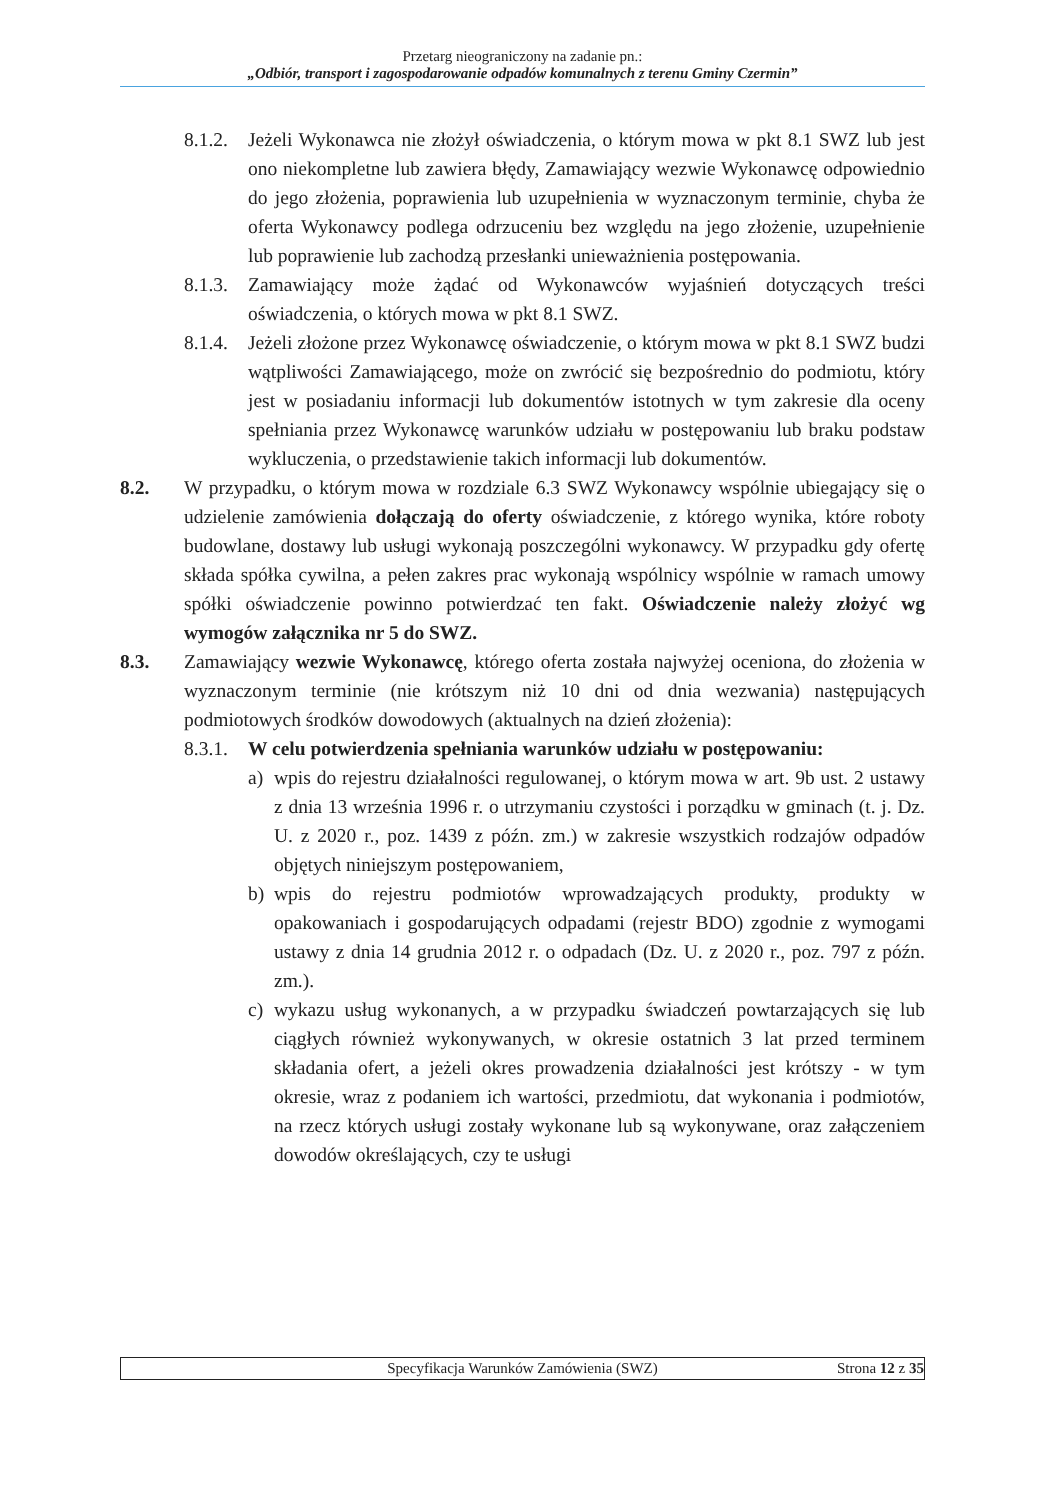Przetarg nieograniczony na zadanie pn.:
„Odbiór, transport i zagospodarowanie odpadów komunalnych z terenu Gminy Czermin”
8.1.2. Jeżeli Wykonawca nie złożył oświadczenia, o którym mowa w pkt 8.1 SWZ lub jest ono niekompletne lub zawiera błędy, Zamawiający wezwie Wykonawcę odpowiednio do jego złożenia, poprawienia lub uzupełnienia w wyznaczonym terminie, chyba że oferta Wykonawcy podlega odrzuceniu bez względu na jego złożenie, uzupełnienie lub poprawienie lub zachodzą przesłanki unieważnienia postępowania.
8.1.3. Zamawiający może żądać od Wykonawców wyjaśnień dotyczących treści oświadczenia, o których mowa w pkt 8.1 SWZ.
8.1.4. Jeżeli złożone przez Wykonawcę oświadczenie, o którym mowa w pkt 8.1 SWZ budzi wątpliwości Zamawiającego, może on zwrócić się bezpośrednio do podmiotu, który jest w posiadaniu informacji lub dokumentów istotnych w tym zakresie dla oceny spełniania przez Wykonawcę warunków udziału w postępowaniu lub braku podstaw wykluczenia, o przedstawienie takich informacji lub dokumentów.
8.2. W przypadku, o którym mowa w rozdziale 6.3 SWZ Wykonawcy wspólnie ubiegający się o udzielenie zamówienia dołączają do oferty oświadczenie, z którego wynika, które roboty budowlane, dostawy lub usługi wykonają poszczególni wykonawcy. W przypadku gdy ofertę składa spółka cywilna, a pełen zakres prac wykonają wspólnicy wspólnie w ramach umowy spółki oświadczenie powinno potwierdzać ten fakt. Oświadczenie należy złożyć wg wymogów załącznika nr 5 do SWZ.
8.3. Zamawiający wezwie Wykonawcę, którego oferta została najwyżej oceniona, do złożenia w wyznaczonym terminie (nie krótszym niż 10 dni od dnia wezwania) następujących podmiotowych środków dowodowych (aktualnych na dzień złożenia):
8.3.1. W celu potwierdzenia spełniania warunków udziału w postępowaniu:
a) wpis do rejestru działalności regulowanej, o którym mowa w art. 9b ust. 2 ustawy z dnia 13 września 1996 r. o utrzymaniu czystości i porządku w gminach (t. j. Dz. U. z 2020 r., poz. 1439 z późn. zm.) w zakresie wszystkich rodzajów odpadów objętych niniejszym postępowaniem,
b) wpis do rejestru podmiotów wprowadzających produkty, produkty w opakowaniach i gospodarujących odpadami (rejestr BDO) zgodnie z wymogami ustawy z dnia 14 grudnia 2012 r. o odpadach (Dz. U. z 2020 r., poz. 797 z późn. zm.).
c) wykazu usług wykonanych, a w przypadku świadczeń powtarzających się lub ciągłych również wykonywanych, w okresie ostatnich 3 lat przed terminem składania ofert, a jeżeli okres prowadzenia działalności jest krótszy - w tym okresie, wraz z podaniem ich wartości, przedmiotu, dat wykonania i podmiotów, na rzecz których usługi zostały wykonane lub są wykonywane, oraz załączeniem dowodów określających, czy te usługi
Specyfikacja Warunków Zamówienia (SWZ) Strona 12 z 35